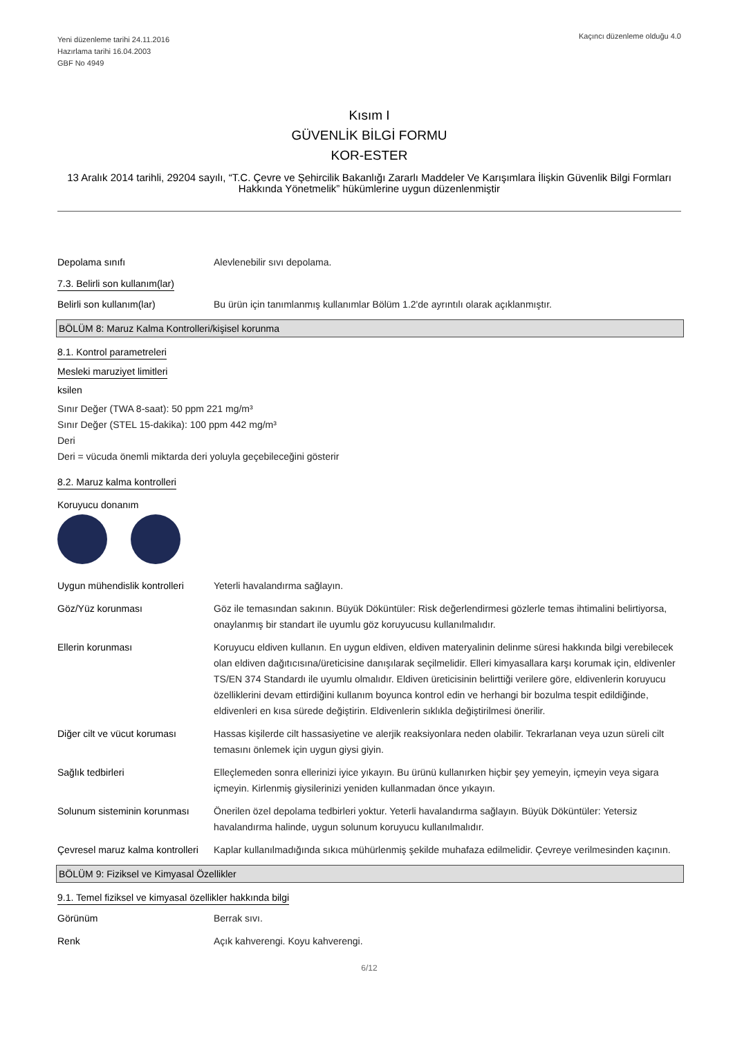Yeni düzenleme tarihi 24.11.2016
Hazırlama tarihi 16.04.2003
GBF No 4949
Kaçıncı düzenleme olduğu 4.0
Kısım I
GÜVENLİK BİLGİ FORMU
KOR-ESTER
13 Aralık 2014 tarihli, 29204 sayılı, “T.C. Çevre ve Şehircilik Bakanlığı Zararlı Maddeler Ve Karışımlara İlişkin Güvenlik Bilgi Formları Hakkında Yönetmelik” hükümlerine uygun düzenlenmiştir
Depolama sınıfı Alevlenebilir sıvı depolama.
7.3. Belirli son kullanım(lar)
Belirli son kullanım(lar) Bu ürün için tanımlanmış kullanımlar Bölüm 1.2'de ayrıntılı olarak açıklanmıştır.
BÖLÜM 8: Maruz Kalma Kontrolleri/kişisel korunma
8.1. Kontrol parametreleri
Mesleki maruziyet limitleri
ksilen
Sınır Değer (TWA 8-saat): 50 ppm 221 mg/m³
Sınır Değer (STEL 15-dakika): 100 ppm 442 mg/m³
Deri
Deri = vücuda önemli miktarda deri yoluyla geçebileceğini gösterir
8.2. Maruz kalma kontrolleri
Koruyucu donanım
Uygun mühendislik kontrolleri
Yeterli havalandırma sağlayın.
Göz/Yüz korunması Göz ile temasından sakının. Büyük Döküntüler: Risk değerlendirmesi gözlerle temas ihtimalini belirtiyorsa, onaylanmış bir standart ile uyumlu göz koruyucusu kullanılmalıdır.
Ellerin korunması Koruyucu eldiven kullanın. En uygun eldiven, eldiven materyalinin delinme süresi hakkında bilgi verebilecek olan eldiven dağıtıcısına/üreticisine danışılarak seçilmelidir. Elleri kimyasallara karşı korumak için, eldivenler TS/EN 374 Standardı ile uyumlu olmalıdır. Eldiven üreticisinin belirttiği verilere göre, eldivenlerin koruyucu özelliklerini devam ettirdiğini kullanım boyunca kontrol edin ve herhangi bir bozulma tespit edildiğinde, eldivenleri en kısa sürede değiştirin. Eldivenlerin sıklıkla değiştirilmesi önerilir.
Diğer cilt ve vücut koruması
Hassas kişilerde cilt hassasiyetine ve alerjik reaksiyonlara neden olabilir. Tekrarlanan veya uzun süreli cilt temasını önlemek için uygun giysi giyin.
Sağlık tedbirleri Elleçlemeden sonra ellerinizi iyice yıkayın. Bu ürünü kullanırken hiçbir şey yemeyin, içmeyin veya sigara içmeyin. Kirlenmiş giysilerinizi yeniden kullanmadan önce yıkayın.
Solunum sisteminin korunması
Önerilen özel depolama tedbirleri yoktur. Yeterli havalandırma sağlayın. Büyük Döküntüler: Yetersiz havalandırma halinde, uygun solunum koruyucu kullanılmalıdır.
Çevresel maruz kalma kontrolleri
Kaplar kullanılmadığında sıkıca mühürlenmiş şekilde muhafaza edilmelidir. Çevreye verilmesinden kaçının.
BÖLÜM 9: Fiziksel ve Kimyasal Özellikler
9.1. Temel fiziksel ve kimyasal özellikler hakkında bilgi
Görünüm Berrak sıvı.
Renk Açık kahverengi. Koyu kahverengi.
6/12